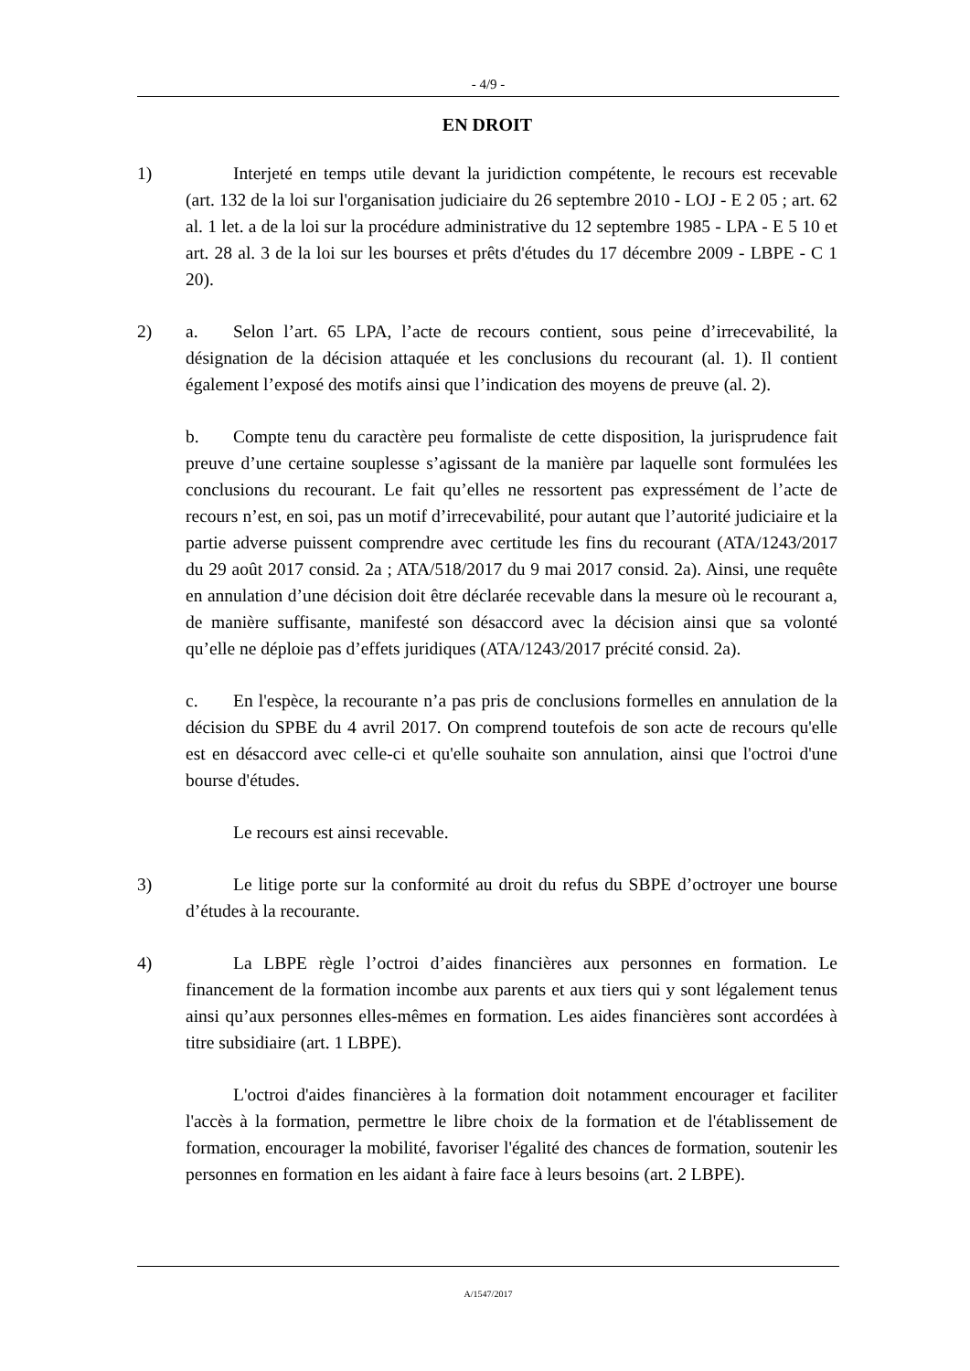- 4/9 -
EN DROIT
1) Interjeté en temps utile devant la juridiction compétente, le recours est recevable (art. 132 de la loi sur l'organisation judiciaire du 26 septembre 2010 - LOJ - E 2 05 ; art. 62 al. 1 let. a de la loi sur la procédure administrative du 12 septembre 1985 - LPA - E 5 10 et art. 28 al. 3 de la loi sur les bourses et prêts d'études du 17 décembre 2009 - LBPE - C 1 20).
2) a. Selon l’art. 65 LPA, l’acte de recours contient, sous peine d’irrecevabilité, la désignation de la décision attaquée et les conclusions du recourant (al. 1). Il contient également l’exposé des motifs ainsi que l’indication des moyens de preuve (al. 2).
b. Compte tenu du caractère peu formaliste de cette disposition, la jurisprudence fait preuve d’une certaine souplesse s’agissant de la manière par laquelle sont formulées les conclusions du recourant. Le fait qu’elles ne ressortent pas expressément de l’acte de recours n’est, en soi, pas un motif d’irrecevabilité, pour autant que l’autorité judiciaire et la partie adverse puissent comprendre avec certitude les fins du recourant (ATA/1243/2017 du 29 août 2017 consid. 2a ; ATA/518/2017 du 9 mai 2017 consid. 2a). Ainsi, une requête en annulation d’une décision doit être déclarée recevable dans la mesure où le recourant a, de manière suffisante, manifesté son désaccord avec la décision ainsi que sa volonté qu’elle ne déploie pas d’effets juridiques (ATA/1243/2017 précité consid. 2a).
c. En l'espèce, la recourante n’a pas pris de conclusions formelles en annulation de la décision du SPBE du 4 avril 2017. On comprend toutefois de son acte de recours qu'elle est en désaccord avec celle-ci et qu'elle souhaite son annulation, ainsi que l'octroi d'une bourse d'études.
Le recours est ainsi recevable.
3) Le litige porte sur la conformité au droit du refus du SBPE d’octroyer une bourse d’études à la recourante.
4) La LBPE règle l’octroi d’aides financières aux personnes en formation. Le financement de la formation incombe aux parents et aux tiers qui y sont légalement tenus ainsi qu’aux personnes elles-mêmes en formation. Les aides financières sont accordées à titre subsidiaire (art. 1 LBPE).
L'octroi d'aides financières à la formation doit notamment encourager et faciliter l'accès à la formation, permettre le libre choix de la formation et de l'établissement de formation, encourager la mobilité, favoriser l'égalité des chances de formation, soutenir les personnes en formation en les aidant à faire face à leurs besoins (art. 2 LBPE).
A/1547/2017